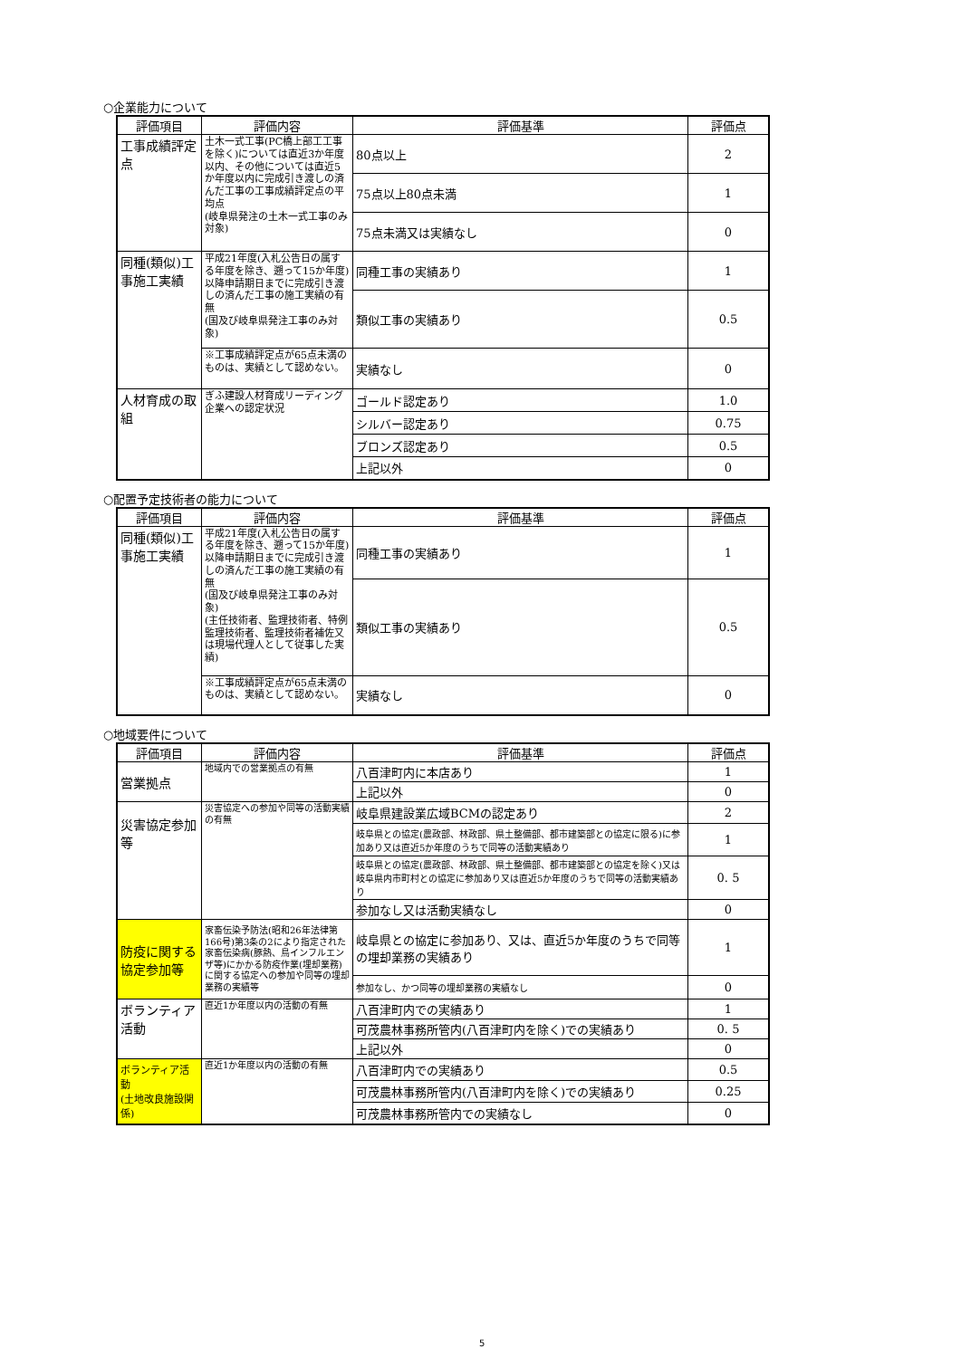○企業能力について
| 評価項目 | 評価内容 | 評価基準 | 評価点 |
| --- | --- | --- | --- |
| 工事成績評定点 | 土木一式工事(PC橋上部工工事を除く)については直近3か年度以内、その他については直近5か年度以内に完成引き渡しの済んだ工事の工事成績評定点の平均点 (岐阜県発注の土木一式工事のみ対象) | 80点以上 | 2 |
| | | 75点以上80点未満 | 1 |
| | | 75点未満又は実績なし | 0 |
| 同種(類似)工事施工実績 | 平成21年度(入札公告日の属する年度を除き、遡って15か年度)以降申請期日までに完成引き渡しの済んだ工事の施工実績の有無 (国及び岐阜県発注工事のみ対象) | 同種工事の実績あり | 1 |
| | | 類似工事の実績あり | 0.5 |
| | ※工事成績評定点が65点未満のものは、実績として認めない。 | 実績なし | 0 |
| 人材育成の取組 | ぎふ建設人材育成リーディング企業への認定状況 | ゴールド認定あり | 1.0 |
| | | シルバー認定あり | 0.75 |
| | | ブロンズ認定あり | 0.5 |
| | | 上記以外 | 0 |
○配置予定技術者の能力について
| 評価項目 | 評価内容 | 評価基準 | 評価点 |
| --- | --- | --- | --- |
| 同種(類似)工事施工実績 | 平成21年度(入札公告日の属する年度を除き、遡って15か年度)以降申請期日までに完成引き渡しの済んだ工事の施工実績の有無 (国及び岐阜県発注工事のみ対象) (主任技術者、監理技術者、特例監理技術者、監理技術者補佐又は現場代理人として従事した実績) | 同種工事の実績あり | 1 |
| | | 類似工事の実績あり | 0.5 |
| | ※工事成績評定点が65点未満のものは、実績として認めない。 | 実績なし | 0 |
○地域要件について
| 評価項目 | 評価内容 | 評価基準 | 評価点 |
| --- | --- | --- | --- |
| 営業拠点 | 地域内での営業拠点の有無 | 八百津町内に本店あり | 1 |
| | | 上記以外 | 0 |
| 災害協定参加等 | 災害協定への参加や同等の活動実績の有無 | 岐阜県建設業広域BCMの認定あり | 2 |
| | | 岐阜県との協定(農政部、林政部、県土整備部、都市建築部との協定に限る)に参加あり又は直近5か年度のうちで同等の活動実績あり | 1 |
| | | 岐阜県との協定(農政部、林政部、県土整備部、都市建築部との協定を除く)又は岐阜県内市町村との協定に参加あり又は直近5か年度のうちで同等の活動実績あり | 0. 5 |
| | | 参加なし又は活動実績なし | 0 |
| 防疫に関する協定参加等 | 家畜伝染予防法(昭和26年法律第166号)第3条の2により指定された家畜伝染病(豚熱、鳥インフルエンザ等)にかかる防疫作業(埋却業務)に関する協定への参加や同等の埋却業務の実績等 | 岐阜県との協定に参加あり、又は、直近5か年度のうちで同等の埋却業務の実績あり | 1 |
| | | 参加なし、かつ同等の埋却業務の実績なし | 0 |
| ボランティア活動 | 直近1か年度以内の活動の有無 | 八百津町内での実績あり | 1 |
| | | 可茂農林事務所管内(八百津町内を除く)での実績あり | 0. 5 |
| | | 上記以外 | 0 |
| ボランティア活動 (土地改良施設関係) | 直近1か年度以内の活動の有無 | 八百津町内での実績あり | 0.5 |
| | | 可茂農林事務所管内(八百津町内を除く)での実績あり | 0.25 |
| | | 可茂農林事務所管内での実績なし | 0 |
5